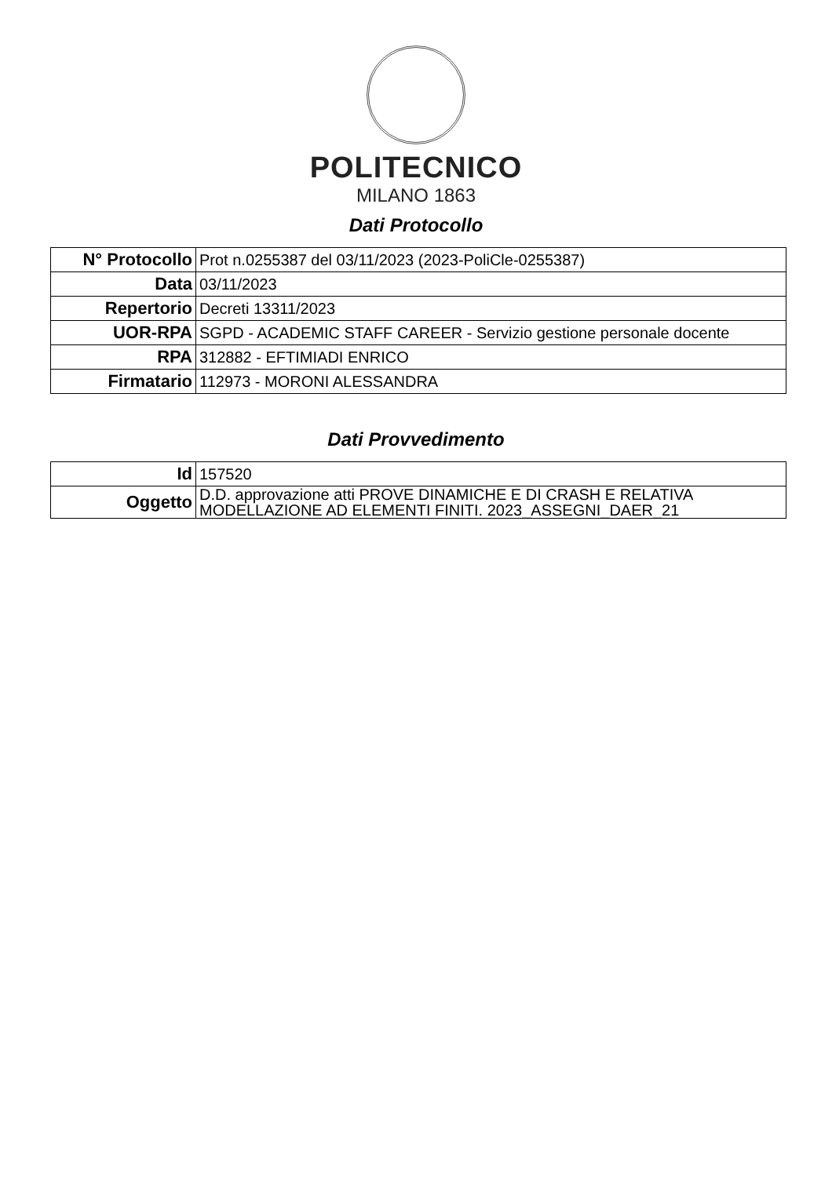POLITECNICO
MILANO 1863
Dati Protocollo
| N° Protocollo | Prot n.0255387 del 03/11/2023 (2023-PoliCle-0255387) |
| Data | 03/11/2023 |
| Repertorio | Decreti 13311/2023 |
| UOR-RPA | SGPD - ACADEMIC STAFF CAREER - Servizio gestione personale docente |
| RPA | 312882 - EFTIMIADI ENRICO |
| Firmatario | 112973 - MORONI ALESSANDRA |
Dati Provvedimento
| Id | 157520 |
| Oggetto | D.D. approvazione atti PROVE DINAMICHE E DI CRASH E RELATIVA MODELLAZIONE AD ELEMENTI FINITI. 2023_ASSEGNI_DAER_21 |